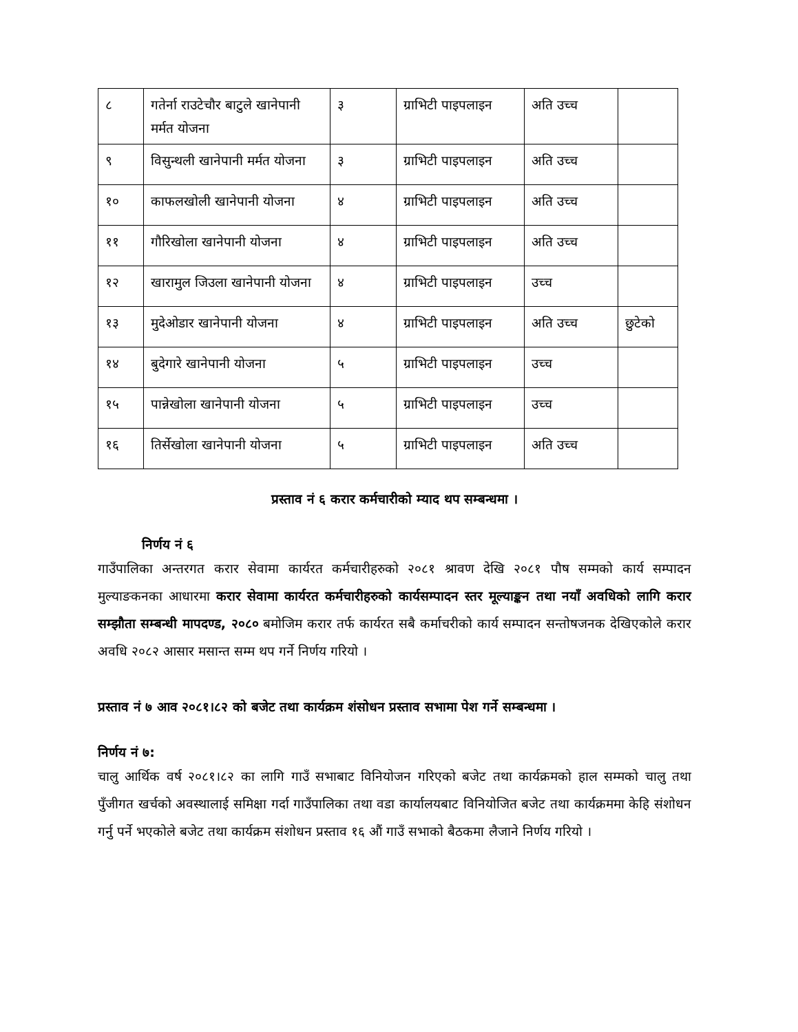| ८ | गतेर्ना राउटेचौर बाटुले खानेपानी मर्मत योजना | ३ | ग्राभिटी पाइपलाइन | अति उच्च | |
| ९ | विसुन्थली खानेपानी मर्मत योजना | ३ | ग्राभिटी पाइपलाइन | अति उच्च | |
| १० | काफलखोली खानेपानी योजना | ४ | ग्राभिटी पाइपलाइन | अति उच्च | |
| ११ | गौरिखोला खानेपानी योजना | ४ | ग्राभिटी पाइपलाइन | अति उच्च | |
| १२ | खारामुल जिउला खानेपानी योजना | ४ | ग्राभिटी पाइपलाइन | उच्च | |
| १३ | मुदेओडार खानेपानी योजना | ४ | ग्राभिटी पाइपलाइन | अति उच्च | छुटेको |
| १४ | बुदेगारे खानेपानी योजना | ५ | ग्राभिटी पाइपलाइन | उच्च | |
| १५ | पान्नेखोला खानेपानी योजना | ५ | ग्राभिटी पाइपलाइन | उच्च | |
| १६ | तिर्सेखोला खानेपानी योजना | ५ | ग्राभिटी पाइपलाइन | अति उच्च | |
प्रस्ताव नं ६ करार कर्मचारीको म्याद थप सम्बन्धमा ।
निर्णय नं ६
गाउँपालिका अन्तरगत करार सेवामा कार्यरत कर्मचारीहरुको २०८१ श्रावण देखि २०८१ पौष सम्मको कार्य सम्पादन मुल्याङकनका आधारमा करार सेवामा कार्यरत कर्मचारीहरुको कार्यसम्पादन स्तर मूल्याङ्कन तथा नयाँ अवधिको लागि करार सम्झौता सम्बन्धी मापदण्ड, २०८० बमोजिम करार तर्फ कार्यरत सबै कर्माचरीको कार्य सम्पादन सन्तोषजनक देखिएकोले करार अवधि २०८२ आसार मसान्त सम्म थप गर्ने निर्णय गरियो ।
प्रस्ताव नं ७ आव २०८१।८२ को बजेट तथा कार्यक्रम शंसोधन प्रस्ताव सभामा पेश गर्ने सम्बन्धमा ।
निर्णय नं ७:
चालु आर्थिक वर्ष २०८१।८२ का लागि गाउँ सभाबाट विनियोजन गरिएको बजेट तथा कार्यक्रमको हाल सम्मको चालु तथा पुँजीगत खर्चको अवस्थालाई समिक्षा गर्दा गाउँपालिका तथा वडा कार्यालयबाट विनियोजित बजेट तथा कार्यक्रममा केहि संशोधन गर्नु पर्ने भएकोले बजेट तथा कार्यक्रम संशोधन प्रस्ताव १६ औं गाउँ सभाको बैठकमा लैजाने निर्णय गरियो ।